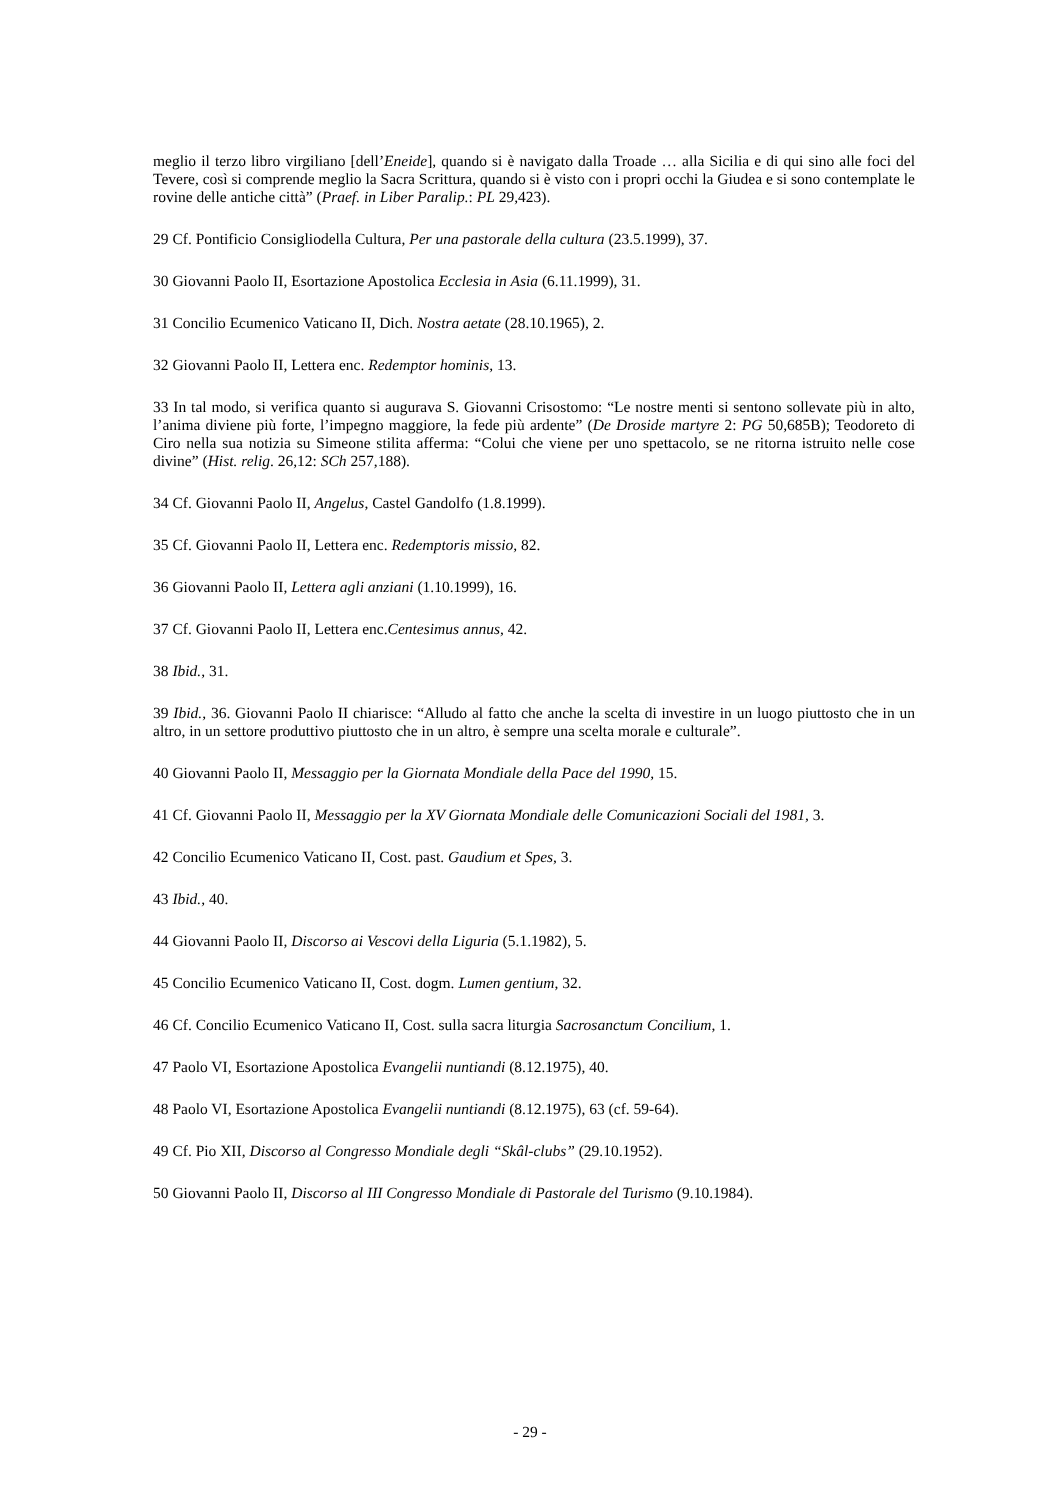meglio il terzo libro virgiliano [dell’Eneide], quando si è navigato dalla Troade … alla Sicilia e di qui sino alle foci del Tevere, così si comprende meglio la Sacra Scrittura, quando si è visto con i propri occhi la Giudea e si sono contemplate le rovine delle antiche città” (Praef. in Liber Paralip.: PL 29,423).
29 Cf. Pontificio Consigliodella Cultura, Per una pastorale della cultura (23.5.1999), 37.
30 Giovanni Paolo II, Esortazione Apostolica Ecclesia in Asia (6.11.1999), 31.
31 Concilio Ecumenico Vaticano II, Dich. Nostra aetate (28.10.1965), 2.
32 Giovanni Paolo II, Lettera enc. Redemptor hominis, 13.
33 In tal modo, si verifica quanto si augurava S. Giovanni Crisostomo: “Le nostre menti si sentono sollevate più in alto, l’anima diviene più forte, l’impegno maggiore, la fede più ardente” (De Droside martyre 2: PG 50,685B); Teodoreto di Ciro nella sua notizia su Simeone stilita afferma: “Colui che viene per uno spettacolo, se ne ritorna istruito nelle cose divine” (Hist. relig. 26,12: SCh 257,188).
34 Cf. Giovanni Paolo II, Angelus, Castel Gandolfo (1.8.1999).
35 Cf. Giovanni Paolo II, Lettera enc. Redemptoris missio, 82.
36 Giovanni Paolo II, Lettera agli anziani (1.10.1999), 16.
37 Cf. Giovanni Paolo II, Lettera enc.Centesimus annus, 42.
38 Ibid., 31.
39 Ibid., 36. Giovanni Paolo II chiarisce: “Alludo al fatto che anche la scelta di investire in un luogo piuttosto che in un altro, in un settore produttivo piuttosto che in un altro, è sempre una scelta morale e culturale”.
40 Giovanni Paolo II, Messaggio per la Giornata Mondiale della Pace del 1990, 15.
41 Cf. Giovanni Paolo II, Messaggio per la XV Giornata Mondiale delle Comunicazioni Sociali del 1981, 3.
42 Concilio Ecumenico Vaticano II, Cost. past. Gaudium et Spes, 3.
43 Ibid., 40.
44 Giovanni Paolo II, Discorso ai Vescovi della Liguria (5.1.1982), 5.
45 Concilio Ecumenico Vaticano II, Cost. dogm. Lumen gentium, 32.
46 Cf. Concilio Ecumenico Vaticano II, Cost. sulla sacra liturgia Sacrosanctum Concilium, 1.
47 Paolo VI, Esortazione Apostolica Evangelii nuntiandi (8.12.1975), 40.
48 Paolo VI, Esortazione Apostolica Evangelii nuntiandi (8.12.1975), 63 (cf. 59-64).
49 Cf. Pio XII, Discorso al Congresso Mondiale degli “Skâl-clubs” (29.10.1952).
50 Giovanni Paolo II, Discorso al III Congresso Mondiale di Pastorale del Turismo (9.10.1984).
- 29 -